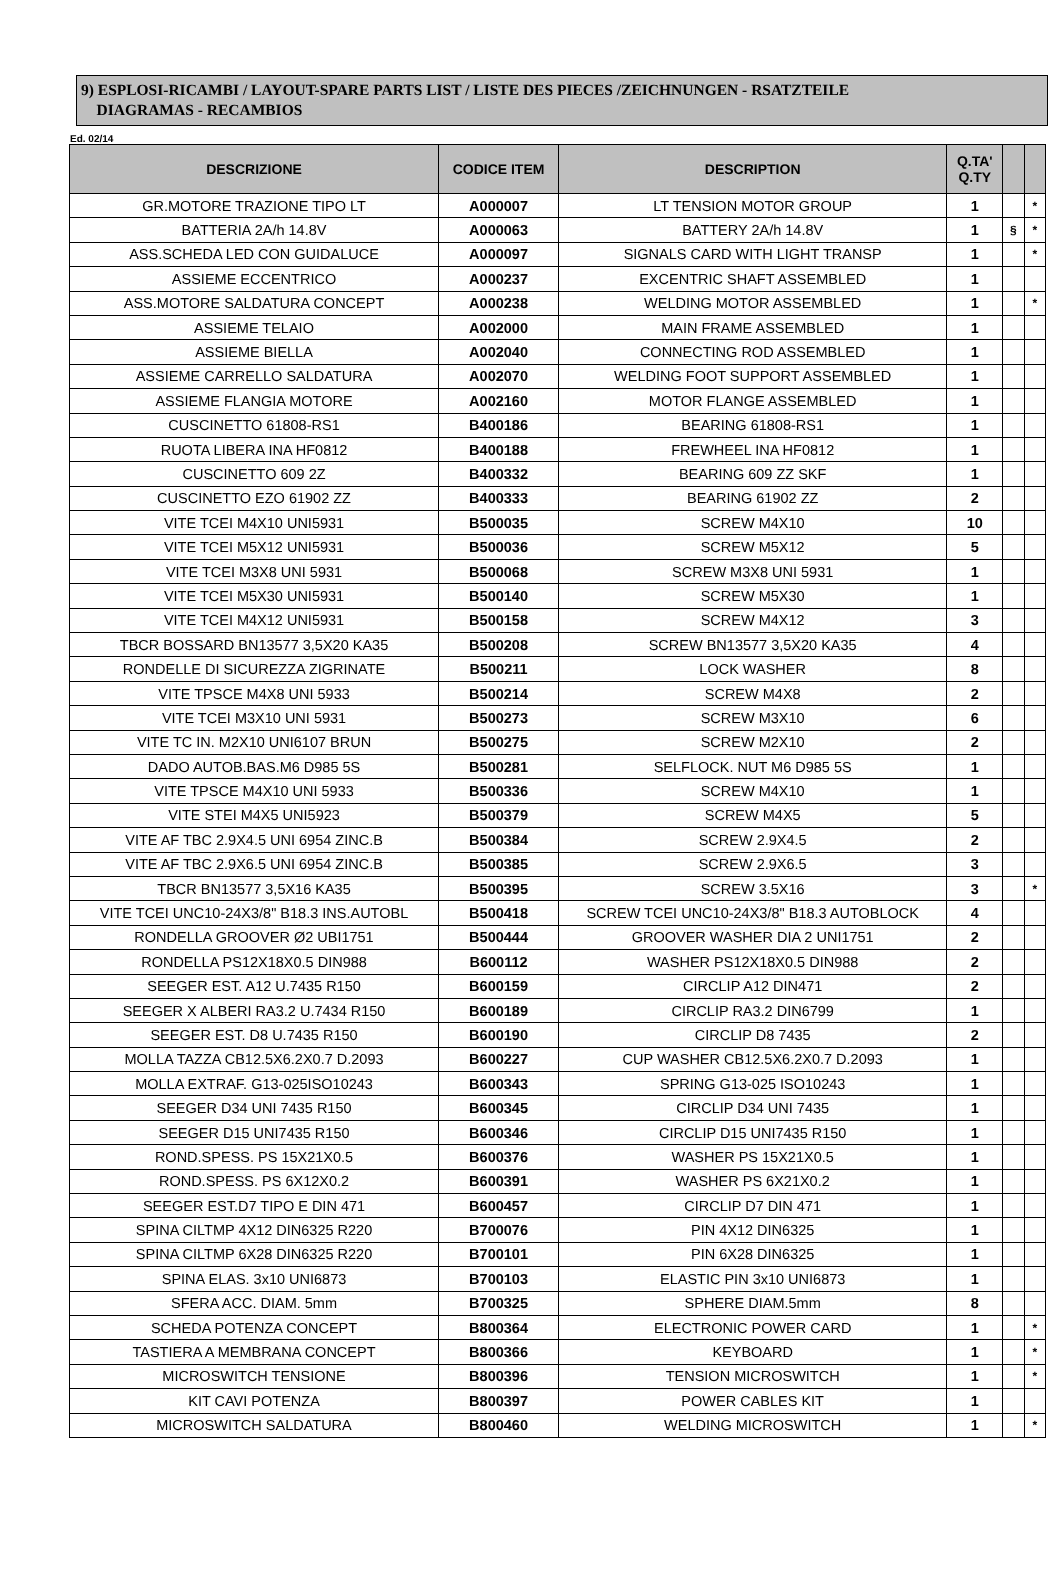9) ESPLOSI-RICAMBI / LAYOUT-SPARE PARTS LIST / LISTE DES PIECES /ZEICHNUNGEN - RSATZTEILE
DIAGRAMAS - RECAMBIOS
Ed. 02/14
| DESCRIZIONE | CODICE ITEM | DESCRIPTION | Q.TA' Q.TY | | |
| --- | --- | --- | --- | --- | --- |
| GR.MOTORE TRAZIONE TIPO LT | A000007 | LT TENSION MOTOR GROUP | 1 | | * |
| BATTERIA 2A/h 14.8V | A000063 | BATTERY 2A/h 14.8V | 1 | § | * |
| ASS.SCHEDA LED CON GUIDALUCE | A000097 | SIGNALS CARD WITH LIGHT TRANSP | 1 | | * |
| ASSIEME ECCENTRICO | A000237 | EXCENTRIC SHAFT ASSEMBLED | 1 | | |
| ASS.MOTORE SALDATURA CONCEPT | A000238 | WELDING MOTOR ASSEMBLED | 1 | | * |
| ASSIEME TELAIO | A002000 | MAIN FRAME ASSEMBLED | 1 | | |
| ASSIEME BIELLA | A002040 | CONNECTING ROD ASSEMBLED | 1 | | |
| ASSIEME CARRELLO SALDATURA | A002070 | WELDING FOOT SUPPORT ASSEMBLED | 1 | | |
| ASSIEME FLANGIA MOTORE | A002160 | MOTOR FLANGE ASSEMBLED | 1 | | |
| CUSCINETTO 61808-RS1 | B400186 | BEARING 61808-RS1 | 1 | | |
| RUOTA LIBERA INA HF0812 | B400188 | FREWHEEL INA HF0812 | 1 | | |
| CUSCINETTO 609 2Z | B400332 | BEARING 609 ZZ SKF | 1 | | |
| CUSCINETTO EZO 61902 ZZ | B400333 | BEARING 61902 ZZ | 2 | | |
| VITE TCEI M4X10 UNI5931 | B500035 | SCREW M4X10 | 10 | | |
| VITE TCEI M5X12 UNI5931 | B500036 | SCREW M5X12 | 5 | | |
| VITE TCEI M3X8 UNI 5931 | B500068 | SCREW M3X8 UNI 5931 | 1 | | |
| VITE TCEI M5X30 UNI5931 | B500140 | SCREW M5X30 | 1 | | |
| VITE TCEI M4X12 UNI5931 | B500158 | SCREW M4X12 | 3 | | |
| TBCR BOSSARD BN13577 3,5X20 KA35 | B500208 | SCREW BN13577 3,5X20 KA35 | 4 | | |
| RONDELLE DI SICUREZZA ZIGRINATE | B500211 | LOCK WASHER | 8 | | |
| VITE TPSCE M4X8 UNI 5933 | B500214 | SCREW M4X8 | 2 | | |
| VITE TCEI M3X10 UNI 5931 | B500273 | SCREW M3X10 | 6 | | |
| VITE TC IN. M2X10 UNI6107 BRUN | B500275 | SCREW M2X10 | 2 | | |
| DADO AUTOB.BAS.M6 D985 5S | B500281 | SELFLOCK. NUT M6 D985 5S | 1 | | |
| VITE TPSCE M4X10 UNI 5933 | B500336 | SCREW M4X10 | 1 | | |
| VITE STEI M4X5 UNI5923 | B500379 | SCREW M4X5 | 5 | | |
| VITE AF TBC 2.9X4.5 UNI 6954 ZINC.B | B500384 | SCREW 2.9X4.5 | 2 | | |
| VITE AF TBC 2.9X6.5 UNI 6954 ZINC.B | B500385 | SCREW 2.9X6.5 | 3 | | |
| TBCR BN13577 3,5X16 KA35 | B500395 | SCREW 3.5X16 | 3 | | * |
| VITE TCEI UNC10-24X3/8" B18.3 INS.AUTOBL | B500418 | SCREW TCEI UNC10-24X3/8" B18.3 AUTOBLOCK | 4 | | |
| RONDELLA GROOVER Ø2 UBI1751 | B500444 | GROOVER WASHER DIA 2 UNI1751 | 2 | | |
| RONDELLA PS12X18X0.5 DIN988 | B600112 | WASHER PS12X18X0.5 DIN988 | 2 | | |
| SEEGER EST. A12 U.7435 R150 | B600159 | CIRCLIP A12 DIN471 | 2 | | |
| SEEGER X ALBERI RA3.2 U.7434 R150 | B600189 | CIRCLIP RA3.2 DIN6799 | 1 | | |
| SEEGER EST. D8 U.7435 R150 | B600190 | CIRCLIP D8 7435 | 2 | | |
| MOLLA TAZZA CB12.5X6.2X0.7 D.2093 | B600227 | CUP WASHER CB12.5X6.2X0.7 D.2093 | 1 | | |
| MOLLA EXTRAF. G13-025ISO10243 | B600343 | SPRING G13-025 ISO10243 | 1 | | |
| SEEGER D34 UNI 7435 R150 | B600345 | CIRCLIP D34 UNI 7435 | 1 | | |
| SEEGER D15 UNI7435 R150 | B600346 | CIRCLIP D15 UNI7435 R150 | 1 | | |
| ROND.SPESS. PS 15X21X0.5 | B600376 | WASHER PS 15X21X0.5 | 1 | | |
| ROND.SPESS. PS 6X12X0.2 | B600391 | WASHER PS 6X21X0.2 | 1 | | |
| SEEGER EST.D7 TIPO E DIN 471 | B600457 | CIRCLIP D7 DIN 471 | 1 | | |
| SPINA CILTMP 4X12 DIN6325 R220 | B700076 | PIN 4X12 DIN6325 | 1 | | |
| SPINA CILTMP 6X28 DIN6325 R220 | B700101 | PIN 6X28 DIN6325 | 1 | | |
| SPINA ELAS. 3x10 UNI6873 | B700103 | ELASTIC PIN 3x10 UNI6873 | 1 | | |
| SFERA ACC. DIAM. 5mm | B700325 | SPHERE DIAM.5mm | 8 | | |
| SCHEDA POTENZA CONCEPT | B800364 | ELECTRONIC POWER CARD | 1 | | * |
| TASTIERA A MEMBRANA CONCEPT | B800366 | KEYBOARD | 1 | | * |
| MICROSWITCH TENSIONE | B800396 | TENSION MICROSWITCH | 1 | | * |
| KIT CAVI POTENZA | B800397 | POWER CABLES KIT | 1 | | |
| MICROSWITCH SALDATURA | B800460 | WELDING MICROSWITCH | 1 | | * |